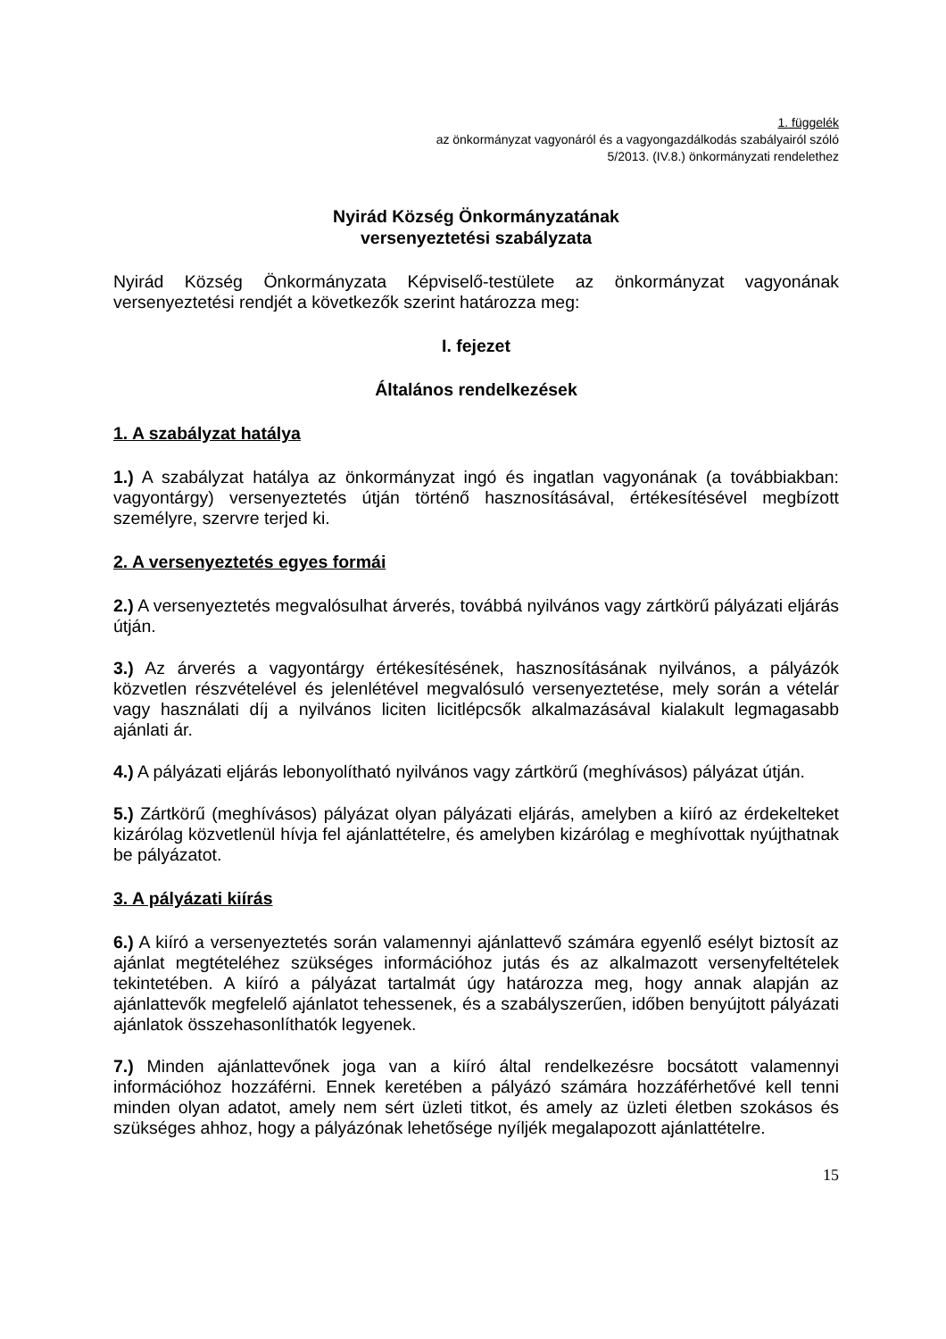1. függelék
az önkormányzat vagyonáról és a vagyongazdálkodás szabályairól szóló
5/2013. (IV.8.) önkormányzati rendelethez
Nyirád Község Önkormányzatának
versenyeztetési szabályzata
Nyirád Község Önkormányzata Képviselő-testülete az önkormányzat vagyonának versenyeztetési rendjét a következők szerint határozza meg:
I. fejezet
Általános rendelkezések
1. A szabályzat hatálya
1.) A szabályzat hatálya az önkormányzat ingó és ingatlan vagyonának (a továbbiakban: vagyontárgy) versenyeztetés útján történő hasznosításával, értékesítésével megbízott személyre, szervre terjed ki.
2. A versenyeztetés egyes formái
2.) A versenyeztetés megvalósulhat árverés, továbbá nyilvános vagy zártkörű pályázati eljárás útján.
3.) Az árverés a vagyontárgy értékesítésének, hasznosításának nyilvános, a pályázók közvetlen részvételével és jelenlétével megvalósuló versenyeztetése, mely során a vételár vagy használati díj a nyilvános liciten licitlépcsők alkalmazásával kialakult legmagasabb ajánlati ár.
4.) A pályázati eljárás lebonyolítható nyilvános vagy zártkörű (meghívásos) pályázat útján.
5.) Zártkörű (meghívásos) pályázat olyan pályázati eljárás, amelyben a kiíró az érdekelteket kizárólag közvetlenül hívja fel ajánlattételre, és amelyben kizárólag e meghívottak nyújthatnak be pályázatot.
3. A pályázati kiírás
6.) A kiíró a versenyeztetés során valamennyi ajánlattevő számára egyenlő esélyt biztosít az ajánlat megtételéhez szükséges információhoz jutás és az alkalmazott versenyfeltételek tekintetében. A kiíró a pályázat tartalmát úgy határozza meg, hogy annak alapján az ajánlattevők megfelelő ajánlatot tehessenek, és a szabályszerűen, időben benyújtott pályázati ajánlatok összehasonlíthatók legyenek.
7.) Minden ajánlattevőnek joga van a kiíró által rendelkezésre bocsátott valamennyi információhoz hozzáférni. Ennek keretében a pályázó számára hozzáférhetővé kell tenni minden olyan adatot, amely nem sért üzleti titkot, és amely az üzleti életben szokásos és szükséges ahhoz, hogy a pályázónak lehetősége nyíljék megalapozott ajánlattételre.
15